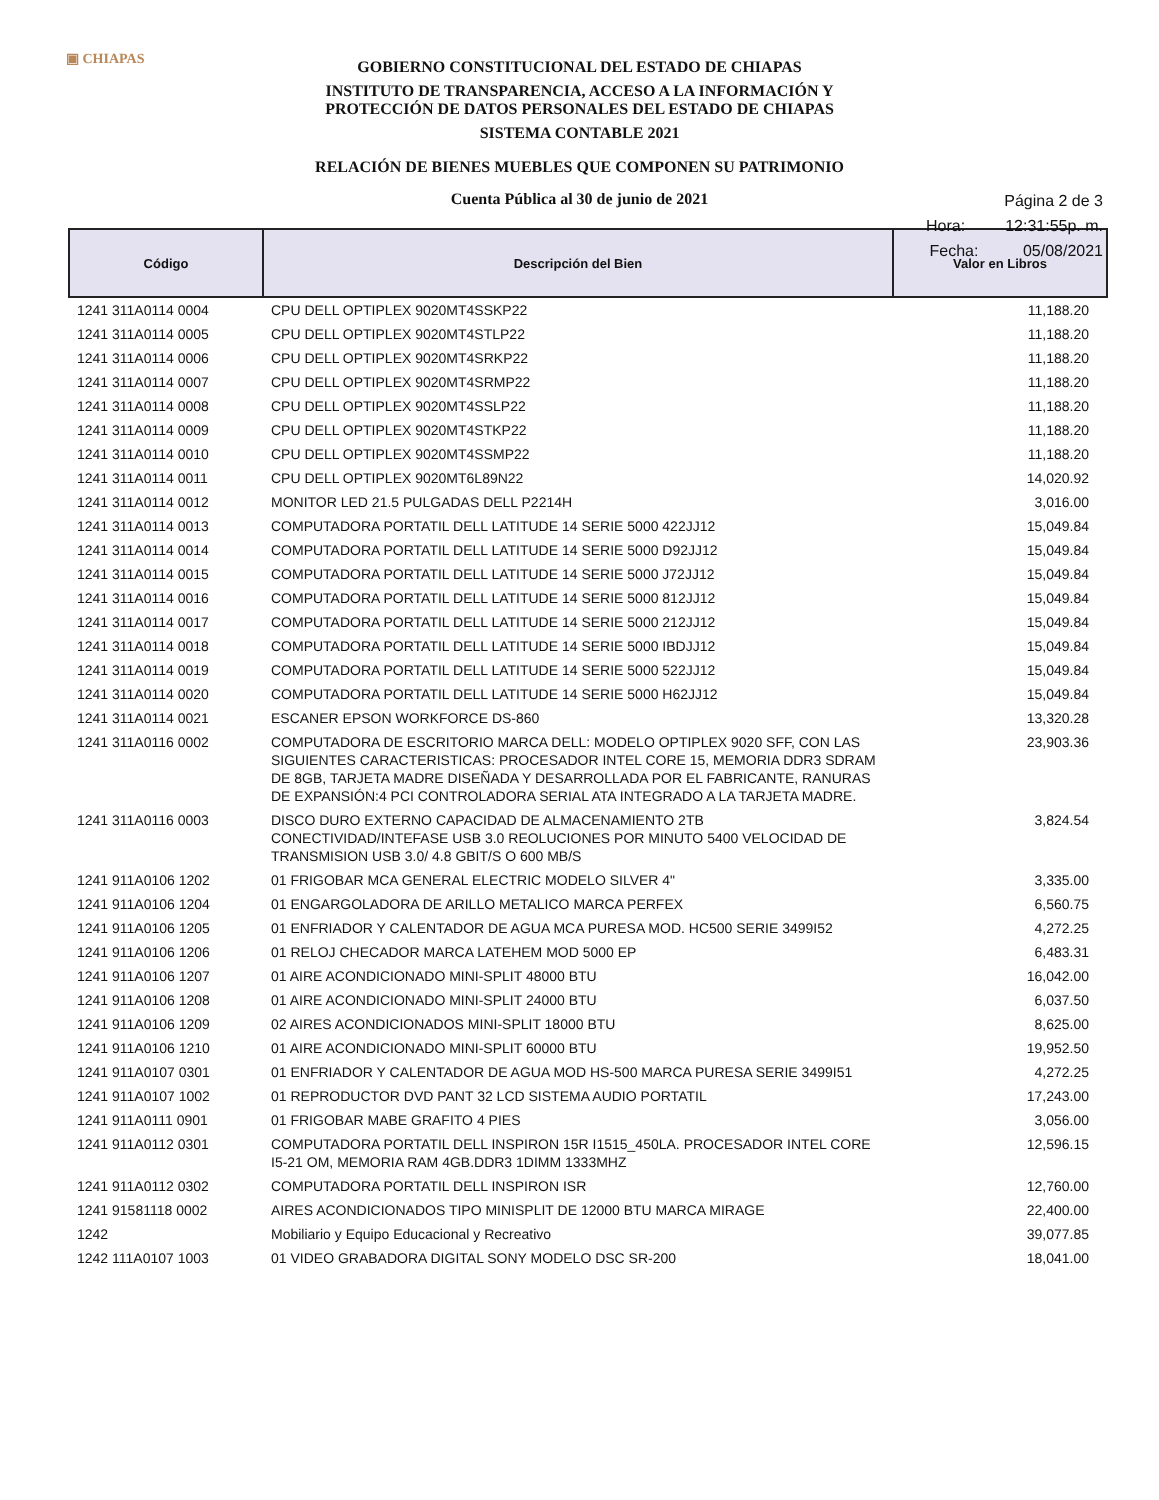▣ CHIAPAS
GOBIERNO CONSTITUCIONAL DEL ESTADO DE CHIAPAS
INSTITUTO DE TRANSPARENCIA, ACCESO A LA INFORMACIÓN Y
PROTECCIÓN DE DATOS PERSONALES DEL ESTADO DE CHIAPAS
SISTEMA CONTABLE 2021
RELACIÓN DE BIENES MUEBLES QUE COMPONEN SU PATRIMONIO
Cuenta Pública al 30 de junio de 2021
Página 2 de 3
Hora: 12:31:55p. m.
Fecha: 05/08/2021
| Código | Descripción del Bien | Valor en Libros |
| --- | --- | --- |
| 1241 311A0114 0004 | CPU DELL OPTIPLEX 9020MT4SSKP22 | 11,188.20 |
| 1241 311A0114 0005 | CPU DELL OPTIPLEX 9020MT4STLP22 | 11,188.20 |
| 1241 311A0114 0006 | CPU DELL OPTIPLEX 9020MT4SRKP22 | 11,188.20 |
| 1241 311A0114 0007 | CPU DELL OPTIPLEX 9020MT4SRMP22 | 11,188.20 |
| 1241 311A0114 0008 | CPU DELL OPTIPLEX 9020MT4SSLP22 | 11,188.20 |
| 1241 311A0114 0009 | CPU DELL OPTIPLEX 9020MT4STKP22 | 11,188.20 |
| 1241 311A0114 0010 | CPU DELL OPTIPLEX 9020MT4SSMP22 | 11,188.20 |
| 1241 311A0114 0011 | CPU DELL OPTIPLEX 9020MT6L89N22 | 14,020.92 |
| 1241 311A0114 0012 | MONITOR LED 21.5 PULGADAS DELL P2214H | 3,016.00 |
| 1241 311A0114 0013 | COMPUTADORA PORTATIL DELL LATITUDE 14 SERIE 5000 422JJ12 | 15,049.84 |
| 1241 311A0114 0014 | COMPUTADORA PORTATIL DELL LATITUDE 14 SERIE 5000 D92JJ12 | 15,049.84 |
| 1241 311A0114 0015 | COMPUTADORA PORTATIL DELL LATITUDE 14 SERIE 5000 J72JJ12 | 15,049.84 |
| 1241 311A0114 0016 | COMPUTADORA PORTATIL DELL LATITUDE 14 SERIE 5000 812JJ12 | 15,049.84 |
| 1241 311A0114 0017 | COMPUTADORA PORTATIL DELL LATITUDE 14 SERIE 5000 212JJ12 | 15,049.84 |
| 1241 311A0114 0018 | COMPUTADORA PORTATIL DELL LATITUDE 14 SERIE 5000 IBDJJ12 | 15,049.84 |
| 1241 311A0114 0019 | COMPUTADORA PORTATIL DELL LATITUDE 14 SERIE 5000 522JJ12 | 15,049.84 |
| 1241 311A0114 0020 | COMPUTADORA PORTATIL DELL LATITUDE 14 SERIE 5000 H62JJ12 | 15,049.84 |
| 1241 311A0114 0021 | ESCANER EPSON WORKFORCE DS-860 | 13,320.28 |
| 1241 311A0116 0002 | COMPUTADORA DE ESCRITORIO MARCA DELL: MODELO OPTIPLEX 9020 SFF, CON LAS SIGUIENTES CARACTERISTICAS: PROCESADOR INTEL CORE 15, MEMORIA DDR3 SDRAM DE 8GB, TARJETA MADRE DISEÑADA Y DESARROLLADA POR EL FABRICANTE, RANURAS DE EXPANSIÓN:4 PCI CONTROLADORA SERIAL ATA INTEGRADO A LA TARJETA MADRE. | 23,903.36 |
| 1241 311A0116 0003 | DISCO DURO EXTERNO CAPACIDAD DE ALMACENAMIENTO 2TB CONECTIVIDAD/INTEFASE USB 3.0 REOLUCIONES POR MINUTO 5400 VELOCIDAD DE TRANSMISION USB 3.0/ 4.8 GBIT/S O 600 MB/S | 3,824.54 |
| 1241 911A0106 1202 | 01 FRIGOBAR MCA GENERAL ELECTRIC MODELO SILVER 4" | 3,335.00 |
| 1241 911A0106 1204 | 01 ENGARGOLADORA DE ARILLO METALICO MARCA PERFEX | 6,560.75 |
| 1241 911A0106 1205 | 01 ENFRIADOR Y CALENTADOR DE AGUA MCA PURESA MOD. HC500 SERIE 3499I52 | 4,272.25 |
| 1241 911A0106 1206 | 01 RELOJ CHECADOR MARCA LATEHEM MOD 5000 EP | 6,483.31 |
| 1241 911A0106 1207 | 01 AIRE ACONDICIONADO MINI-SPLIT 48000 BTU | 16,042.00 |
| 1241 911A0106 1208 | 01 AIRE ACONDICIONADO MINI-SPLIT 24000 BTU | 6,037.50 |
| 1241 911A0106 1209 | 02 AIRES ACONDICIONADOS MINI-SPLIT 18000 BTU | 8,625.00 |
| 1241 911A0106 1210 | 01 AIRE ACONDICIONADO MINI-SPLIT 60000 BTU | 19,952.50 |
| 1241 911A0107 0301 | 01 ENFRIADOR Y CALENTADOR DE AGUA MOD HS-500 MARCA PURESA SERIE 3499I51 | 4,272.25 |
| 1241 911A0107 1002 | 01 REPRODUCTOR DVD PANT 32 LCD SISTEMA AUDIO PORTATIL | 17,243.00 |
| 1241 911A0111 0901 | 01 FRIGOBAR MABE GRAFITO 4 PIES | 3,056.00 |
| 1241 911A0112 0301 | COMPUTADORA PORTATIL DELL INSPIRON 15R I1515_450LA. PROCESADOR INTEL CORE I5-21 OM, MEMORIA RAM 4GB.DDR3 1DIMM 1333MHZ | 12,596.15 |
| 1241 911A0112 0302 | COMPUTADORA PORTATIL DELL INSPIRON ISR | 12,760.00 |
| 1241 91581118 0002 | AIRES ACONDICIONADOS TIPO MINISPLIT DE 12000 BTU MARCA MIRAGE | 22,400.00 |
| 1242 | Mobiliario y Equipo Educacional y Recreativo | 39,077.85 |
| 1242 111A0107 1003 | 01 VIDEO GRABADORA DIGITAL SONY MODELO DSC SR-200 | 18,041.00 |